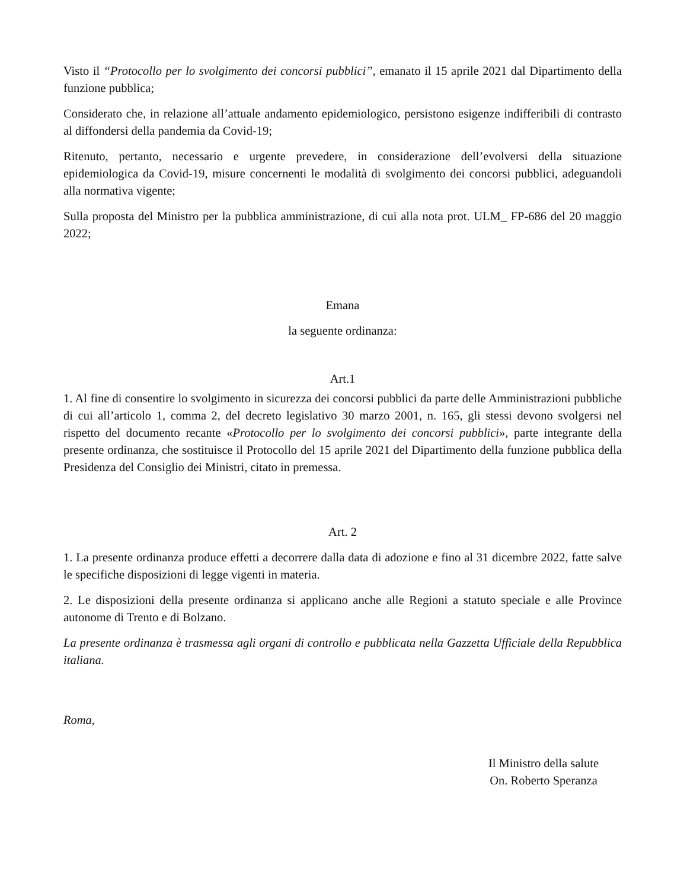Visto il “Protocollo per lo svolgimento dei concorsi pubblici”, emanato il 15 aprile 2021 dal Dipartimento della funzione pubblica;
Considerato che, in relazione all’attuale andamento epidemiologico, persistono esigenze indifferibili di contrasto al diffondersi della pandemia da Covid-19;
Ritenuto, pertanto, necessario e urgente prevedere, in considerazione dell’evolversi della situazione epidemiologica da Covid-19, misure concernenti le modalità di svolgimento dei concorsi pubblici, adeguandoli alla normativa vigente;
Sulla proposta del Ministro per la pubblica amministrazione, di cui alla nota prot. ULM_ FP-686 del 20 maggio 2022;
Emana
la seguente ordinanza:
Art.1
1. Al fine di consentire lo svolgimento in sicurezza dei concorsi pubblici da parte delle Amministrazioni pubbliche di cui all’articolo 1, comma 2, del decreto legislativo 30 marzo 2001, n. 165, gli stessi devono svolgersi nel rispetto del documento recante «Protocollo per lo svolgimento dei concorsi pubblici», parte integrante della presente ordinanza, che sostituisce il Protocollo del 15 aprile 2021 del Dipartimento della funzione pubblica della Presidenza del Consiglio dei Ministri, citato in premessa.
Art. 2
1. La presente ordinanza produce effetti a decorrere dalla data di adozione e fino al 31 dicembre 2022, fatte salve le specifiche disposizioni di legge vigenti in materia.
2. Le disposizioni della presente ordinanza si applicano anche alle Regioni a statuto speciale e alle Province autonome di Trento e di Bolzano.
La presente ordinanza è trasmessa agli organi di controllo e pubblicata nella Gazzetta Ufficiale della Repubblica italiana.
Roma,
Il Ministro della salute
On. Roberto Speranza